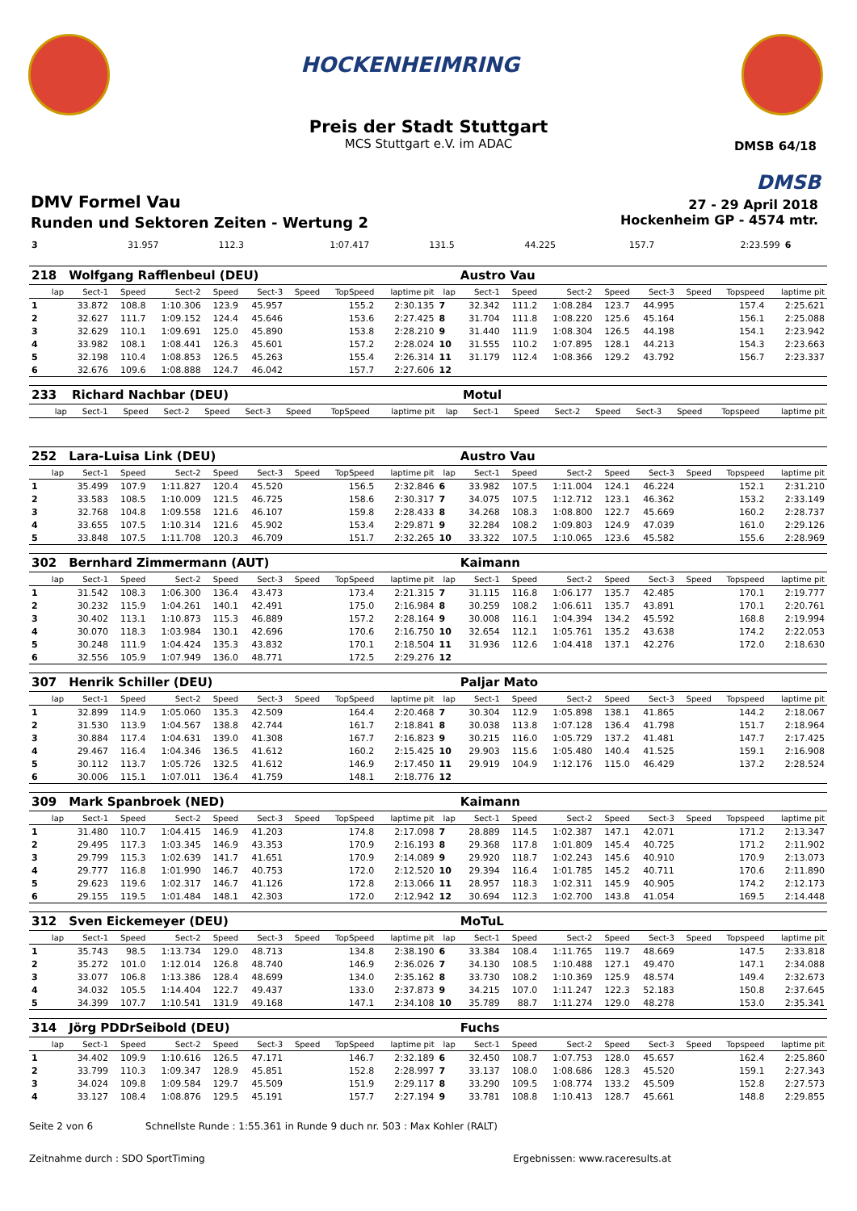HOCKENHEIMRING
Preis der Stadt Stuttgart
MCS Stuttgart e.V. im ADAC
DMSB 64/18
DMSB
DMV Formel Vau
Runden und Sektoren Zeiten - Wertung 2
27 - 29 April 2018
Hockenheim GP - 4574 mtr.
| 3 | 31.957 | 112.3 | 1:07.417 | 131.5 | 44.225 | | 157.7 | 2:23.599 | 6 | |
| 218 | Wolfgang Rafflenbeul (DEU) | | | | | | | | | Austro Vau | | | | | | | |
| lap | Sect-1 | Speed | Sect-2 | Speed | Sect-3 | Speed | TopSpeed | laptime pit | lap | Sect-1 | Speed | Sect-2 | Speed | Sect-3 | Speed | Topspeed | laptime pit |
| 1 | 33.872 | 108.8 | 1:10.306 | 123.9 | 45.957 | | 155.2 | 2:30.135 | 7 | 32.342 | 111.2 | 1:08.284 | 123.7 | 44.995 | | 157.4 | 2:25.621 |
| 2 | 32.627 | 111.7 | 1:09.152 | 124.4 | 45.646 | | 153.6 | 2:27.425 | 8 | 31.704 | 111.8 | 1:08.220 | 125.6 | 45.164 | | 156.1 | 2:25.088 |
| 3 | 32.629 | 110.1 | 1:09.691 | 125.0 | 45.890 | | 153.8 | 2:28.210 | 9 | 31.440 | 111.9 | 1:08.304 | 126.5 | 44.198 | | 154.1 | 2:23.942 |
| 4 | 33.982 | 108.1 | 1:08.441 | 126.3 | 45.601 | | 157.2 | 2:28.024 | 10 | 31.555 | 110.2 | 1:07.895 | 128.1 | 44.213 | | 154.3 | 2:23.663 |
| 5 | 32.198 | 110.4 | 1:08.853 | 126.5 | 45.263 | | 155.4 | 2:26.314 | 11 | 31.179 | 112.4 | 1:08.366 | 129.2 | 43.792 | | 156.7 | 2:23.337 |
| 6 | 32.676 | 109.6 | 1:08.888 | 124.7 | 46.042 | | 157.7 | 2:27.606 | 12 | | | | | | | | |
| 233 | Richard Nachbar (DEU) | | | | | | | | | Motul | | | | | | | |
| lap | Sect-1 | Speed | Sect-2 | Speed | Sect-3 | Speed | TopSpeed | laptime pit | lap | Sect-1 | Speed | Sect-2 | Speed | Sect-3 | Speed | Topspeed | laptime pit |
| 252 | Lara-Luisa Link (DEU) | | | | | | | | | Austro Vau | | | | | | | |
| lap | Sect-1 | Speed | Sect-2 | Speed | Sect-3 | Speed | TopSpeed | laptime pit | lap | Sect-1 | Speed | Sect-2 | Speed | Sect-3 | Speed | Topspeed | laptime pit |
| 1 | 35.499 | 107.9 | 1:11.827 | 120.4 | 45.520 | | 156.5 | 2:32.846 | 6 | 33.982 | 107.5 | 1:11.004 | 124.1 | 46.224 | | 152.1 | 2:31.210 |
| 2 | 33.583 | 108.5 | 1:10.009 | 121.5 | 46.725 | | 158.6 | 2:30.317 | 7 | 34.075 | 107.5 | 1:12.712 | 123.1 | 46.362 | | 153.2 | 2:33.149 |
| 3 | 32.768 | 104.8 | 1:09.558 | 121.6 | 46.107 | | 159.8 | 2:28.433 | 8 | 34.268 | 108.3 | 1:08.800 | 122.7 | 45.669 | | 160.2 | 2:28.737 |
| 4 | 33.655 | 107.5 | 1:10.314 | 121.6 | 45.902 | | 153.4 | 2:29.871 | 9 | 32.284 | 108.2 | 1:09.803 | 124.9 | 47.039 | | 161.0 | 2:29.126 |
| 5 | 33.848 | 107.5 | 1:11.708 | 120.3 | 46.709 | | 151.7 | 2:32.265 | 10 | 33.322 | 107.5 | 1:10.065 | 123.6 | 45.582 | | 155.6 | 2:28.969 |
| 302 | Bernhard Zimmermann (AUT) | | | | | | | | | Kaimann | | | | | | | |
| lap | Sect-1 | Speed | Sect-2 | Speed | Sect-3 | Speed | TopSpeed | laptime pit | lap | Sect-1 | Speed | Sect-2 | Speed | Sect-3 | Speed | Topspeed | laptime pit |
| 1 | 31.542 | 108.3 | 1:06.300 | 136.4 | 43.473 | | 173.4 | 2:21.315 | 7 | 31.115 | 116.8 | 1:06.177 | 135.7 | 42.485 | | 170.1 | 2:19.777 |
| 2 | 30.232 | 115.9 | 1:04.261 | 140.1 | 42.491 | | 175.0 | 2:16.984 | 8 | 30.259 | 108.2 | 1:06.611 | 135.7 | 43.891 | | 170.1 | 2:20.761 |
| 3 | 30.402 | 113.1 | 1:10.873 | 115.3 | 46.889 | | 157.2 | 2:28.164 | 9 | 30.008 | 116.1 | 1:04.394 | 134.2 | 45.592 | | 168.8 | 2:19.994 |
| 4 | 30.070 | 118.3 | 1:03.984 | 130.1 | 42.696 | | 170.6 | 2:16.750 | 10 | 32.654 | 112.1 | 1:05.761 | 135.2 | 43.638 | | 174.2 | 2:22.053 |
| 5 | 30.248 | 111.9 | 1:04.424 | 135.3 | 43.832 | | 170.1 | 2:18.504 | 11 | 31.936 | 112.6 | 1:04.418 | 137.1 | 42.276 | | 172.0 | 2:18.630 |
| 6 | 32.556 | 105.9 | 1:07.949 | 136.0 | 48.771 | | 172.5 | 2:29.276 | 12 | | | | | | | | |
| 307 | Henrik Schiller (DEU) | | | | | | | | | Paljar Mato | | | | | | | |
| lap | Sect-1 | Speed | Sect-2 | Speed | Sect-3 | Speed | TopSpeed | laptime pit | lap | Sect-1 | Speed | Sect-2 | Speed | Sect-3 | Speed | Topspeed | laptime pit |
| 1 | 32.899 | 114.9 | 1:05.060 | 135.3 | 42.509 | | 164.4 | 2:20.468 | 7 | 30.304 | 112.9 | 1:05.898 | 138.1 | 41.865 | | 144.2 | 2:18.067 |
| 2 | 31.530 | 113.9 | 1:04.567 | 138.8 | 42.744 | | 161.7 | 2:18.841 | 8 | 30.038 | 113.8 | 1:07.128 | 136.4 | 41.798 | | 151.7 | 2:18.964 |
| 3 | 30.884 | 117.4 | 1:04.631 | 139.0 | 41.308 | | 167.7 | 2:16.823 | 9 | 30.215 | 116.0 | 1:05.729 | 137.2 | 41.481 | | 147.7 | 2:17.425 |
| 4 | 29.467 | 116.4 | 1:04.346 | 136.5 | 41.612 | | 160.2 | 2:15.425 | 10 | 29.903 | 115.6 | 1:05.480 | 140.4 | 41.525 | | 159.1 | 2:16.908 |
| 5 | 30.112 | 113.7 | 1:05.726 | 132.5 | 41.612 | | 146.9 | 2:17.450 | 11 | 29.919 | 104.9 | 1:12.176 | 115.0 | 46.429 | | 137.2 | 2:28.524 |
| 6 | 30.006 | 115.1 | 1:07.011 | 136.4 | 41.759 | | 148.1 | 2:18.776 | 12 | | | | | | | | |
| 309 | Mark Spanbroek (NED) | | | | | | | | | Kaimann | | | | | | | |
| lap | Sect-1 | Speed | Sect-2 | Speed | Sect-3 | Speed | TopSpeed | laptime pit | lap | Sect-1 | Speed | Sect-2 | Speed | Sect-3 | Speed | Topspeed | laptime pit |
| 1 | 31.480 | 110.7 | 1:04.415 | 146.9 | 41.203 | | 174.8 | 2:17.098 | 7 | 28.889 | 114.5 | 1:02.387 | 147.1 | 42.071 | | 171.2 | 2:13.347 |
| 2 | 29.495 | 117.3 | 1:03.345 | 146.9 | 43.353 | | 170.9 | 2:16.193 | 8 | 29.368 | 117.8 | 1:01.809 | 145.4 | 40.725 | | 171.2 | 2:11.902 |
| 3 | 29.799 | 115.3 | 1:02.639 | 141.7 | 41.651 | | 170.9 | 2:14.089 | 9 | 29.920 | 118.7 | 1:02.243 | 145.6 | 40.910 | | 170.9 | 2:13.073 |
| 4 | 29.777 | 116.8 | 1:01.990 | 146.7 | 40.753 | | 172.0 | 2:12.520 | 10 | 29.394 | 116.4 | 1:01.785 | 145.2 | 40.711 | | 170.6 | 2:11.890 |
| 5 | 29.623 | 119.6 | 1:02.317 | 146.7 | 41.126 | | 172.8 | 2:13.066 | 11 | 28.957 | 118.3 | 1:02.311 | 145.9 | 40.905 | | 174.2 | 2:12.173 |
| 6 | 29.155 | 119.5 | 1:01.484 | 148.1 | 42.303 | | 172.0 | 2:12.942 | 12 | 30.694 | 112.3 | 1:02.700 | 143.8 | 41.054 | | 169.5 | 2:14.448 |
| 312 | Sven Eickemeyer (DEU) | | | | | | | | | MoTuL | | | | | | | |
| lap | Sect-1 | Speed | Sect-2 | Speed | Sect-3 | Speed | TopSpeed | laptime pit | lap | Sect-1 | Speed | Sect-2 | Speed | Sect-3 | Speed | Topspeed | laptime pit |
| 1 | 35.743 | 98.5 | 1:13.734 | 129.0 | 48.713 | | 134.8 | 2:38.190 | 6 | 33.384 | 108.4 | 1:11.765 | 119.7 | 48.669 | | 147.5 | 2:33.818 |
| 2 | 35.272 | 101.0 | 1:12.014 | 126.8 | 48.740 | | 146.9 | 2:36.026 | 7 | 34.130 | 108.5 | 1:10.488 | 127.1 | 49.470 | | 147.1 | 2:34.088 |
| 3 | 33.077 | 106.8 | 1:13.386 | 128.4 | 48.699 | | 134.0 | 2:35.162 | 8 | 33.730 | 108.2 | 1:10.369 | 125.9 | 48.574 | | 149.4 | 2:32.673 |
| 4 | 34.032 | 105.5 | 1:14.404 | 122.7 | 49.437 | | 133.0 | 2:37.873 | 9 | 34.215 | 107.0 | 1:11.247 | 122.3 | 52.183 | | 150.8 | 2:37.645 |
| 5 | 34.399 | 107.7 | 1:10.541 | 131.9 | 49.168 | | 147.1 | 2:34.108 | 10 | 35.789 | 88.7 | 1:11.274 | 129.0 | 48.278 | | 153.0 | 2:35.341 |
| 314 | Jörg PDDrSeibold (DEU) | | | | | | | | | Fuchs | | | | | | | |
| lap | Sect-1 | Speed | Sect-2 | Speed | Sect-3 | Speed | TopSpeed | laptime pit | lap | Sect-1 | Speed | Sect-2 | Speed | Sect-3 | Speed | Topspeed | laptime pit |
| 1 | 34.402 | 109.9 | 1:10.616 | 126.5 | 47.171 | | 146.7 | 2:32.189 | 6 | 32.450 | 108.7 | 1:07.753 | 128.0 | 45.657 | | 162.4 | 2:25.860 |
| 2 | 33.799 | 110.3 | 1:09.347 | 128.9 | 45.851 | | 152.8 | 2:28.997 | 7 | 33.137 | 108.0 | 1:08.686 | 128.3 | 45.520 | | 159.1 | 2:27.343 |
| 3 | 34.024 | 109.8 | 1:09.584 | 129.7 | 45.509 | | 151.9 | 2:29.117 | 8 | 33.290 | 109.5 | 1:08.774 | 133.2 | 45.509 | | 152.8 | 2:27.573 |
| 4 | 33.127 | 108.4 | 1:08.876 | 129.5 | 45.191 | | 157.7 | 2:27.194 | 9 | 33.781 | 108.8 | 1:10.413 | 128.7 | 45.661 | | 148.8 | 2:29.855 |
Seite 2 von 6 Schnellste Runde : 1:55.361 in Runde 9 duch nr. 503 : Max Kohler (RALT)
Zeitnahme durch : SDO SportTiming Ergebnissen: www.raceresults.at